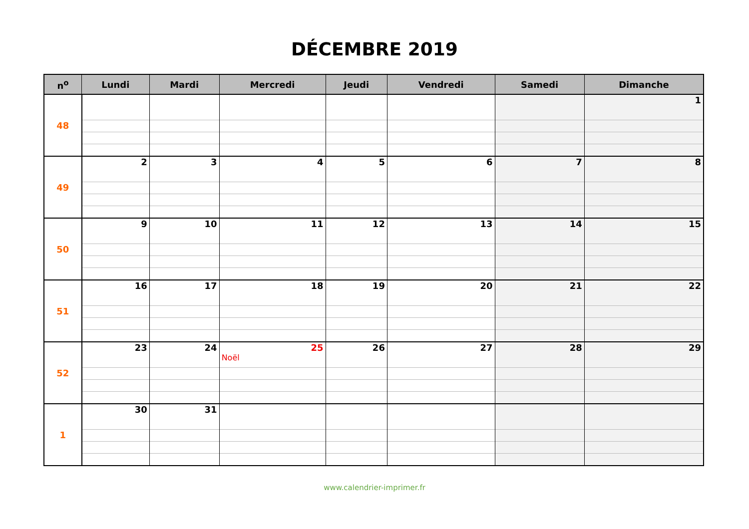DÉCEMBRE 2019
| n<sup>o</sup> | Lundi | Mardi | Mercredi | Jeudi | Vendredi | Samedi | Dimanche |
| --- | --- | --- | --- | --- | --- | --- | --- |
| 48 | | | | | | | 1 |
| 49 | 2 | 3 | 4 | 5 | 6 | 7 | 8 |
| 50 | 9 | 10 | 11 | 12 | 13 | 14 | 15 |
| 51 | 16 | 17 | 18 | 19 | 20 | 21 | 22 |
| 52 | 23 | 24 | 25 Noël | 26 | 27 | 28 | 29 |
| 1 | 30 | 31 | | | | | |
www.calendrier-imprimer.fr